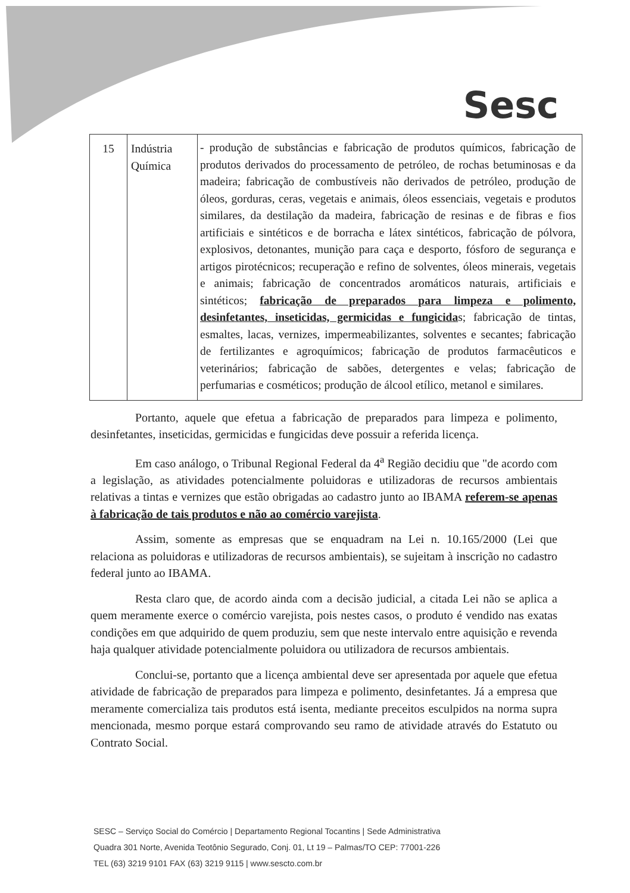Sesc
| 15 | Indústria Química | - produção de substâncias e fabricação de produtos químicos, fabricação de produtos derivados do processamento de petróleo, de rochas betuminosas e da madeira; fabricação de combustíveis não derivados de petróleo, produção de óleos, gorduras, ceras, vegetais e animais, óleos essenciais, vegetais e produtos similares, da destilação da madeira, fabricação de resinas e de fibras e fios artificiais e sintéticos e de borracha e látex sintéticos, fabricação de pólvora, explosivos, detonantes, munição para caça e desporto, fósforo de segurança e artigos pirotécnicos; recuperação e refino de solventes, óleos minerais, vegetais e animais; fabricação de concentrados aromáticos naturais, artificiais e sintéticos; fabricação de preparados para limpeza e polimento, desinfetantes, inseticidas, germicidas e fungicida s; fabricação de tintas, esmaltes, lacas, vernizes, impermeabilizantes, solventes e secantes; fabricação de fertilizantes e agroquímicos; fabricação de produtos farmacêuticos e veterinários; fabricação de sabões, detergentes e velas; fabricação de perfumarias e cosméticos; produção de álcool etílico, metanol e similares. |
Portanto, aquele que efetua a fabricação de preparados para limpeza e polimento, desinfetantes, inseticidas, germicidas e fungicidas deve possuir a referida licença.
Em caso análogo, o Tribunal Regional Federal da 4<sup>a</sup> Região decidiu que "de acordo com a legislação, as atividades potencialmente poluidoras e utilizadoras de recursos ambientais relativas a tintas e vernizes que estão obrigadas ao cadastro junto ao IBAMA referem-se apenas à fabricação de tais produtos e não ao comércio varejista.
Assim, somente as empresas que se enquadram na Lei n. 10.165/2000 (Lei que relaciona as poluidoras e utilizadoras de recursos ambientais), se sujeitam à inscrição no cadastro federal junto ao IBAMA.
Resta claro que, de acordo ainda com a decisão judicial, a citada Lei não se aplica a quem meramente exerce o comércio varejista, pois nestes casos, o produto é vendido nas exatas condições em que adquirido de quem produziu, sem que neste intervalo entre aquisição e revenda haja qualquer atividade potencialmente poluidora ou utilizadora de recursos ambientais.
Conclui-se, portanto que a licença ambiental deve ser apresentada por aquele que efetua atividade de fabricação de preparados para limpeza e polimento, desinfetantes. Já a empresa que meramente comercializa tais produtos está isenta, mediante preceitos esculpidos na norma supra mencionada, mesmo porque estará comprovando seu ramo de atividade através do Estatuto ou Contrato Social.
SESC – Serviço Social do Comércio | Departamento Regional Tocantins | Sede Administrativa
Quadra 301 Norte, Avenida Teotônio Segurado, Conj. 01, Lt 19 – Palmas/TO CEP: 77001-226
TEL (63) 3219 9101 FAX (63) 3219 9115 | www.sescto.com.br